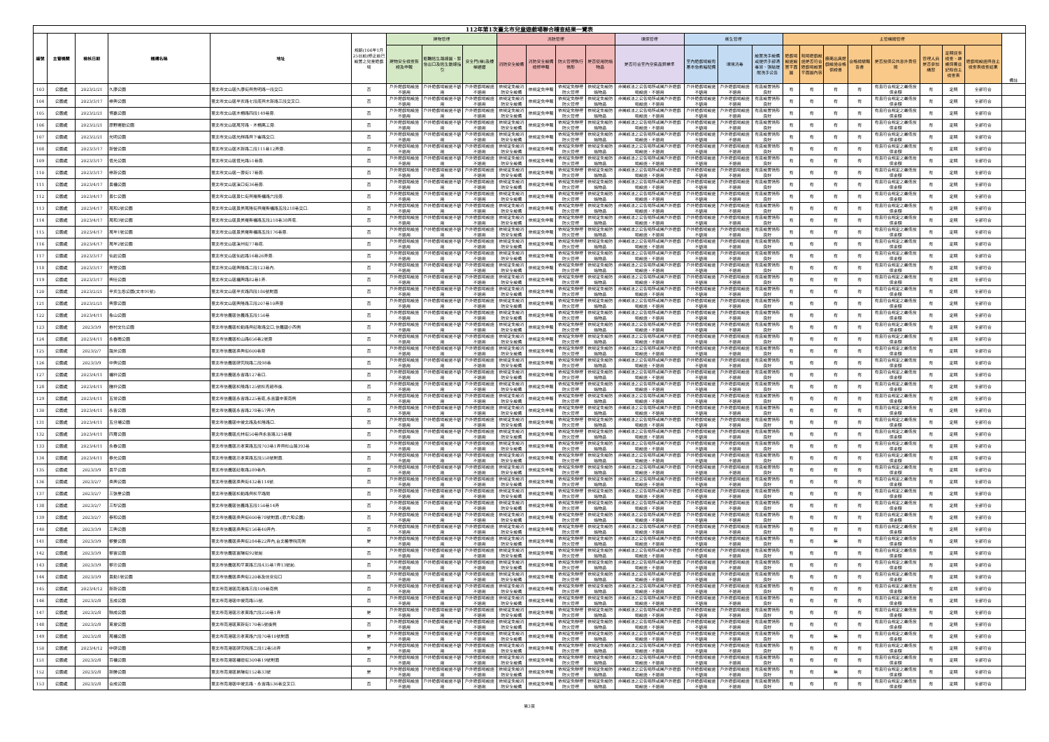| 112年第1次臺北市兒童遊戲場聯合稽查結果一覽表 | | | | | | | | | | | | | | | | | | | | | | | | | |
| --- | --- | --- | --- | --- | --- | --- | --- | --- | --- | --- | --- | --- | --- | --- | --- | --- | --- | --- | --- | --- | --- | --- | --- | --- | --- |
| 編號 | 主管機關 | 檢核日期 | 機構名稱 | 地址 | 規範(106年1月25日前)修正前已設置之兒童遊戲場 | 建物管理 | | | 消防管理 | | | | 環保管理 | 衛生管理 | | | 主管機關管理 | | | | | | | | 備註 |
| | | | | | | 建物安全檢查簽證及申報 | 避難逃生路線圖、緊急出口及逃生動線指引 | 安全門(梯)及樓梯通道 | 消防安全設備 | 消防安全設備檢修申報 | 防火管理執行情形 | 是否使用防焰物品 | 是否符合室內空氣品質標準 | 室內遊戲場設有基本急救箱配備 | 環境消毒 | 設置洗手設備或提供手部清毒液、張貼提醒洗手公告 | 遊戲場設施設置平面圖 | 現場遊戲設施是否符合遊戲場設置平面圖內容 | 廠商出具遊戲設施合格保證書 | 合格檢驗報告書 | 是否投保公共意外責任險 | 管理人員是否參加講習 | 定期從事檢查、維護保養並記錄自主檢查表 | 遊戲場設施與自主檢查表檢查結果 | |
| 103 | 公園處 | 2023/2/21 | 久康公園 | 臺北市文山區久康街與秀明路一段交口. | 否 | 戶外遊戲場設施不適用 | 戶外遊戲場設施不適用 | 戶外遊戲場設施不適用 | 依規定免設消防安全設備 | 依規定免申報 | 依規定免辦理防火管理 | 依規定免設防焰物品 | 非屬該法之公告場所或屬戶外遊戲場設施，不適用 | 戶外遊戲場設施不適用 | 戶外遊戲場設施不適用 | 有且設置情形良好 | 有 | 有 | 有 | 有 | 有且符合規定之最低投保金額 | 有 | 定期 | 全部符合 | |
| 104 | 公園處 | 2023/3/17 | 樟興公園 | 臺北市文山區辛亥路七段底與木新路三段交叉口. | 否 | 戶外遊戲場設施不適用 | 戶外遊戲場設施不適用 | 戶外遊戲場設施不適用 | 依規定免設消防安全設備 | 依規定免申報 | 依規定免辦理防火管理 | 依規定免設防焰物品 | 非屬該法之公告場所或屬戶外遊戲場設施，不適用 | 戶外遊戲場設施不適用 | 戶外遊戲場設施不適用 | 有且設置情形良好 | 有 | 有 | 有 | 有 | 有且符合規定之最低投保金額 | 有 | 定期 | 全部符合 | |
| 105 | 公園處 | 2023/2/21 | 博嘉公園 | 臺北市文山區木柵路四段149巷旁. | 否 | 戶外遊戲場設施不適用 | 戶外遊戲場設施不適用 | 戶外遊戲場設施不適用 | 依規定免設消防安全設備 | 依規定免申報 | 依規定免辦理防火管理 | 依規定免設防焰物品 | 非屬該法之公告場所或屬戶外遊戲場設施，不適用 | 戶外遊戲場設施不適用 | 戶外遊戲場設施不適用 | 有且設置情形良好 | 有 | 有 | 有 | 有 | 有且符合規定之最低投保金額 | 有 | 定期 | 全部符合 | |
| 106 | 公園處 | 2023/2/21 | 原野運動公園 | 臺北市文山區萬芳路、木柵高工旁. | 否 | 戶外遊戲場設施不適用 | 戶外遊戲場設施不適用 | 戶外遊戲場設施不適用 | 依規定免設消防安全設備 | 依規定免申報 | 依規定免辦理防火管理 | 依規定免設防焰物品 | 非屬該法之公告場所或屬戶外遊戲場設施，不適用 | 戶外遊戲場設施不適用 | 戶外遊戲場設施不適用 | 有且設置情形良好 | 有 | 有 | 有 | 有 | 有且符合規定之最低投保金額 | 有 | 定期 | 全部符合 | |
| 107 | 公園處 | 2023/2/21 | 光明公園 | 臺北市文山區光輝路與下崙路交口. | 否 | 戶外遊戲場設施不適用 | 戶外遊戲場設施不適用 | 戶外遊戲場設施不適用 | 依規定免設消防安全設備 | 依規定免申報 | 依規定免辦理防火管理 | 依規定免設防焰物品 | 非屬該法之公告場所或屬戶外遊戲場設施，不適用 | 戶外遊戲場設施不適用 | 戶外遊戲場設施不適用 | 有且設置情形良好 | 有 | 有 | 有 | 有 | 有且符合規定之最低投保金額 | 有 | 定期 | 全部符合 | |
| 108 | 公園處 | 2023/3/17 | 新營公園 | 臺北市文山區木新路二段111巷12弄旁. | 否 | 戶外遊戲場設施不適用 | 戶外遊戲場設施不適用 | 戶外遊戲場設施不適用 | 依規定免設消防安全設備 | 依規定免申報 | 依規定免辦理防火管理 | 依規定免設防焰物品 | 非屬該法之公告場所或屬戶外遊戲場設施，不適用 | 戶外遊戲場設施不適用 | 戶外遊戲場設施不適用 | 有且設置情形良好 | 有 | 有 | 有 | 有 | 有且符合規定之最低投保金額 | 有 | 定期 | 全部符合 | |
| 109 | 公園處 | 2023/3/17 | 恆光公園 | 臺北市文山區恆光路51巷旁. | 否 | 戶外遊戲場設施不適用 | 戶外遊戲場設施不適用 | 戶外遊戲場設施不適用 | 依規定免設消防安全設備 | 依規定免申報 | 依規定免辦理防火管理 | 依規定免設防焰物品 | 非屬該法之公告場所或屬戶外遊戲場設施，不適用 | 戶外遊戲場設施不適用 | 戶外遊戲場設施不適用 | 有且設置情形良好 | 有 | 有 | 有 | 有 | 有且符合規定之最低投保金額 | 有 | 定期 | 全部符合 | |
| 110 | 公園處 | 2023/3/17 | 樟新公園 | 臺北市文山區一壽街17巷旁. | 否 | 戶外遊戲場設施不適用 | 戶外遊戲場設施不適用 | 戶外遊戲場設施不適用 | 依規定免設消防安全設備 | 依規定免申報 | 依規定免辦理防火管理 | 依規定免設防焰物品 | 非屬該法之公告場所或屬戶外遊戲場設施，不適用 | 戶外遊戲場設施不適用 | 戶外遊戲場設施不適用 | 有且設置情形良好 | 有 | 有 | 有 | 有 | 有且符合規定之最低投保金額 | 有 | 定期 | 全部符合 | |
| 111 | 公園處 | 2023/4/17 | 景福公園 | 臺北市文山區溪口街36巷旁. | 否 | 戶外遊戲場設施不適用 | 戶外遊戲場設施不適用 | 戶外遊戲場設施不適用 | 依規定免設消防安全設備 | 依規定免申報 | 依規定免辦理防火管理 | 依規定免設防焰物品 | 非屬該法之公告場所或屬戶外遊戲場設施，不適用 | 戶外遊戲場設施不適用 | 戶外遊戲場設施不適用 | 有且設置情形良好 | 有 | 有 | 有 | 有 | 有且符合規定之最低投保金額 | 有 | 定期 | 全部符合 | |
| 112 | 公園處 | 2023/4/17 | 景仁公園 | 臺北市文山區景仁街與羅斯福路六段旁. | 否 | 戶外遊戲場設施不適用 | 戶外遊戲場設施不適用 | 戶外遊戲場設施不適用 | 依規定免設消防安全設備 | 依規定免申報 | 依規定免辦理防火管理 | 依規定免設防焰物品 | 非屬該法之公告場所或屬戶外遊戲場設施，不適用 | 戶外遊戲場設施不適用 | 戶外遊戲場設施不適用 | 有且設置情形良好 | 有 | 有 | 有 | 有 | 有且符合規定之最低投保金額 | 有 | 定期 | 全部符合 | |
| 113 | 公園處 | 2023/4/17 | 萬和2號公園 | 臺北市文山區景美萬隆街與羅斯福路五段218巷交口. | 否 | 戶外遊戲場設施不適用 | 戶外遊戲場設施不適用 | 戶外遊戲場設施不適用 | 依規定免設消防安全設備 | 依規定免申報 | 依規定免辦理防火管理 | 依規定免設防焰物品 | 非屬該法之公告場所或屬戶外遊戲場設施，不適用 | 戶外遊戲場設施不適用 | 戶外遊戲場設施不適用 | 有且設置情形良好 | 有 | 有 | 有 | 有 | 有且符合規定之最低投保金額 | 有 | 定期 | 全部符合 | |
| 114 | 公園處 | 2023/4/17 | 萬和3號公園 | 臺北市文山區景美羅斯福路五段218巷38弄底. | 否 | 戶外遊戲場設施不適用 | 戶外遊戲場設施不適用 | 戶外遊戲場設施不適用 | 依規定免設消防安全設備 | 依規定免申報 | 依規定免辦理防火管理 | 依規定免設防焰物品 | 非屬該法之公告場所或屬戶外遊戲場設施，不適用 | 戶外遊戲場設施不適用 | 戶外遊戲場設施不適用 | 有且設置情形良好 | 有 | 有 | 有 | 有 | 有且符合規定之最低投保金額 | 有 | 定期 | 全部符合 | |
| 115 | 公園處 | 2023/4/17 | 萬年1號公園 | 臺北市文山區景美羅斯福路五段176巷旁. | 否 | 戶外遊戲場設施不適用 | 戶外遊戲場設施不適用 | 戶外遊戲場設施不適用 | 依規定免設消防安全設備 | 依規定免申報 | 依規定免辦理防火管理 | 依規定免設防焰物品 | 非屬該法之公告場所或屬戶外遊戲場設施，不適用 | 戶外遊戲場設施不適用 | 戶外遊戲場設施不適用 | 有且設置情形良好 | 有 | 有 | 有 | 有 | 有且符合規定之最低投保金額 | 有 | 定期 | 全部符合 | |
| 116 | 公園處 | 2023/4/17 | 萬年2號公園 | 臺北市文山區溪州街77巷底. | 否 | 戶外遊戲場設施不適用 | 戶外遊戲場設施不適用 | 戶外遊戲場設施不適用 | 依規定免設消防安全設備 | 依規定免申報 | 依規定免辦理防火管理 | 依規定免設防焰物品 | 非屬該法之公告場所或屬戶外遊戲場設施，不適用 | 戶外遊戲場設施不適用 | 戶外遊戲場設施不適用 | 有且設置情形良好 | 有 | 有 | 有 | 有 | 有且符合規定之最低投保金額 | 有 | 定期 | 全部符合 | |
| 117 | 公園處 | 2023/3/17 | 仙岩公園 | 臺北市文山區仙岩路16巷26弄旁. | 否 | 戶外遊戲場設施不適用 | 戶外遊戲場設施不適用 | 戶外遊戲場設施不適用 | 依規定免設消防安全設備 | 依規定免申報 | 依規定免辦理防火管理 | 依規定免設防焰物品 | 非屬該法之公告場所或屬戶外遊戲場設施，不適用 | 戶外遊戲場設施不適用 | 戶外遊戲場設施不適用 | 有且設置情形良好 | 有 | 有 | 有 | 有 | 有且符合規定之最低投保金額 | 有 | 定期 | 全部符合 | |
| 118 | 公園處 | 2023/3/17 | 興豐公園 | 臺北市文山區興隆路二段123巷內. | 否 | 戶外遊戲場設施不適用 | 戶外遊戲場設施不適用 | 戶外遊戲場設施不適用 | 依規定免設消防安全設備 | 依規定免申報 | 依規定免辦理防火管理 | 依規定免設防焰物品 | 非屬該法之公告場所或屬戶外遊戲場設施，不適用 | 戶外遊戲場設施不適用 | 戶外遊戲場設施不適用 | 有且設置情形良好 | 有 | 有 | 有 | 有 | 有且符合規定之最低投保金額 | 有 | 定期 | 全部符合 | |
| 119 | 公園處 | 2023/3/17 | 興旺公園 | 臺北市文山區福興路82巷1弄. | 否 | 戶外遊戲場設施不適用 | 戶外遊戲場設施不適用 | 戶外遊戲場設施不適用 | 依規定免設消防安全設備 | 依規定免申報 | 依規定免辦理防火管理 | 依規定免設防焰物品 | 非屬該法之公告場所或屬戶外遊戲場設施，不適用 | 戶外遊戲場設施不適用 | 戶外遊戲場設施不適用 | 有且設置情形良好 | 有 | 有 | 有 | 有 | 有且符合規定之最低投保金額 | 有 | 定期 | 全部符合 | |
| 120 | 公園處 | 2023/2/21 | 辛亥生態公園(文本91號) | 臺北市文山區辛亥路四段180號對面 | 否 | 戶外遊戲場設施不適用 | 戶外遊戲場設施不適用 | 戶外遊戲場設施不適用 | 依規定免設消防安全設備 | 依規定免申報 | 依規定免辦理防火管理 | 依規定免設防焰物品 | 非屬該法之公告場所或屬戶外遊戲場設施，不適用 | 戶外遊戲場設施不適用 | 戶外遊戲場設施不適用 | 有且設置情形良好 | 有 | 有 | 有 | 有 | 有且符合規定之最低投保金額 | 有 | 定期 | 全部符合 | |
| 121 | 公園處 | 2023/2/21 | 興家公園 | 臺北市文山區興隆路三段207巷10弄旁 | 否 | 戶外遊戲場設施不適用 | 戶外遊戲場設施不適用 | 戶外遊戲場設施不適用 | 依規定免設消防安全設備 | 依規定免申報 | 依規定免辦理防火管理 | 依規定免設防焰物品 | 非屬該法之公告場所或屬戶外遊戲場設施，不適用 | 戶外遊戲場設施不適用 | 戶外遊戲場設施不適用 | 有且設置情形良好 | 有 | 有 | 有 | 有 | 有且符合規定之最低投保金額 | 有 | 定期 | 全部符合 | |
| 122 | 公園處 | 2023/4/11 | 象山公園 | 臺北市信義區信義路五段150巷 | 否 | 戶外遊戲場設施不適用 | 戶外遊戲場設施不適用 | 戶外遊戲場設施不適用 | 依規定免設消防安全設備 | 依規定免申報 | 依規定免辦理防火管理 | 依規定免設防焰物品 | 非屬該法之公告場所或屬戶外遊戲場設施，不適用 | 戶外遊戲場設施不適用 | 戶外遊戲場設施不適用 | 有且設置情形良好 | 有 | 有 | 有 | 有 | 有且符合規定之最低投保金額 | 有 | 定期 | 全部符合 | |
| 123 | 公園處 | 2023/3/9 | 眷村文化公園 | 臺北市信義區松勤路與莊敬路交口,信義國小西側 | 否 | 戶外遊戲場設施不適用 | 戶外遊戲場設施不適用 | 戶外遊戲場設施不適用 | 依規定免設消防安全設備 | 依規定免申報 | 依規定免辦理防火管理 | 依規定免設防焰物品 | 非屬該法之公告場所或屬戶外遊戲場設施，不適用 | 戶外遊戲場設施不適用 | 戶外遊戲場設施不適用 | 有且設置情形良好 | 有 | 有 | 有 | 有 | 有且符合規定之最低投保金額 | 有 | 定期 | 全部符合 | |
| 124 | 公園處 | 2023/4/11 | 永春崗公園 | 臺北市信義區松山路656巷2號旁 | 否 | 戶外遊戲場設施不適用 | 戶外遊戲場設施不適用 | 戶外遊戲場設施不適用 | 依規定免設消防安全設備 | 依規定免申報 | 依規定免辦理防火管理 | 依規定免設防焰物品 | 非屬該法之公告場所或屬戶外遊戲場設施，不適用 | 戶外遊戲場設施不適用 | 戶外遊戲場設施不適用 | 有且設置情形良好 | 有 | 有 | 有 | 有 | 有且符合規定之最低投保金額 | 有 | 定期 | 全部符合 | |
| 125 | 公園處 | 2023/2/7 | 龍米公園 | 臺北市信義區吳興街600巷旁 | 否 | 戶外遊戲場設施不適用 | 戶外遊戲場設施不適用 | 戶外遊戲場設施不適用 | 依規定免設消防安全設備 | 依規定免申報 | 依規定免辦理防火管理 | 依規定免設防焰物品 | 非屬該法之公告場所或屬戶外遊戲場設施，不適用 | 戶外遊戲場設施不適用 | 戶外遊戲場設施不適用 | 有且設置情形良好 | 有 | 有 | 有 | 有 | 有且符合規定之最低投保金額 | 有 | 定期 | 全部符合 | |
| 126 | 公園處 | 2023/3/9 | 中興公園 | 臺北市信義區研究院路二段98巷 | 否 | 戶外遊戲場設施不適用 | 戶外遊戲場設施不適用 | 戶外遊戲場設施不適用 | 依規定免設消防安全設備 | 依規定免申報 | 依規定免辦理防火管理 | 依規定免設防焰物品 | 非屬該法之公告場所或屬戶外遊戲場設施，不適用 | 戶外遊戲場設施不適用 | 戶外遊戲場設施不適用 | 有且設置情形良好 | 有 | 有 | 有 | 有 | 有且符合規定之最低投保金額 | 有 | 定期 | 全部符合 | |
| 127 | 公園處 | 2023/4/11 | 福祥公園 | 臺北市信義區永吉路127巷口. | 否 | 戶外遊戲場設施不適用 | 戶外遊戲場設施不適用 | 戶外遊戲場設施不適用 | 依規定免設消防安全設備 | 依規定免申報 | 依規定免辦理防火管理 | 依規定免設防焰物品 | 非屬該法之公告場所或屬戶外遊戲場設施，不適用 | 戶外遊戲場設施不適用 | 戶外遊戲場設施不適用 | 有且設置情形良好 | 有 | 有 | 有 | 有 | 有且符合規定之最低投保金額 | 有 | 定期 | 全部符合 | |
| 128 | 公園處 | 2023/4/11 | 雅祥公園 | 臺北市信義區松隆路125號松青超市後. | 否 | 戶外遊戲場設施不適用 | 戶外遊戲場設施不適用 | 戶外遊戲場設施不適用 | 依規定免設消防安全設備 | 依規定免申報 | 依規定免辦理防火管理 | 依規定免設防焰物品 | 非屬該法之公告場所或屬戶外遊戲場設施，不適用 | 戶外遊戲場設施不適用 | 戶外遊戲場設施不適用 | 有且設置情形良好 | 有 | 有 | 有 | 有 | 有且符合規定之最低投保金額 | 有 | 定期 | 全部符合 | |
| 129 | 公園處 | 2023/4/11 | 五常公園 | 臺北市信義區永吉路225巷底,永吉國中東南側 | 否 | 戶外遊戲場設施不適用 | 戶外遊戲場設施不適用 | 戶外遊戲場設施不適用 | 依規定免設消防安全設備 | 依規定免申報 | 依規定免辦理防火管理 | 依規定免設防焰物品 | 非屬該法之公告場所或屬戶外遊戲場設施，不適用 | 戶外遊戲場設施不適用 | 戶外遊戲場設施不適用 | 有且設置情形良好 | 有 | 有 | 有 | 有 | 有且符合規定之最低投保金額 | 有 | 定期 | 全部符合 | |
| 130 | 公園處 | 2023/4/11 | 永吉公園 | 臺北市信義區永吉路278巷57弄內 | 否 | 戶外遊戲場設施不適用 | 戶外遊戲場設施不適用 | 戶外遊戲場設施不適用 | 依規定免設消防安全設備 | 依規定免申報 | 依規定免辦理防火管理 | 依規定免設防焰物品 | 非屬該法之公告場所或屬戶外遊戲場設施，不適用 | 戶外遊戲場設施不適用 | 戶外遊戲場設施不適用 | 有且設置情形良好 | 有 | 有 | 有 | 有 | 有且符合規定之最低投保金額 | 有 | 定期 | 全部符合 | |
| 131 | 公園處 | 2023/4/11 | 五分埔公園 | 臺北市信義區中坡北路及松隆路口. | 否 | 戶外遊戲場設施不適用 | 戶外遊戲場設施不適用 | 戶外遊戲場設施不適用 | 依規定免設消防安全設備 | 依規定免申報 | 依規定免辦理防火管理 | 依規定免設防焰物品 | 非屬該法之公告場所或屬戶外遊戲場設施，不適用 | 戶外遊戲場設施不適用 | 戶外遊戲場設施不適用 | 有且設置情形良好 | 有 | 有 | 有 | 有 | 有且符合規定之最低投保金額 | 有 | 定期 | 全部符合 | |
| 132 | 公園處 | 2023/4/11 | 四育公園 | 臺北市信義區虎林街50巷與永吉路321巷邊 | 否 | 戶外遊戲場設施不適用 | 戶外遊戲場設施不適用 | 戶外遊戲場設施不適用 | 依規定免設消防安全設備 | 依規定免申報 | 依規定免辦理防火管理 | 依規定免設防焰物品 | 非屬該法之公告場所或屬戶外遊戲場設施，不適用 | 戶外遊戲場設施不適用 | 戶外遊戲場設施不適用 | 有且設置情形良好 | 有 | 有 | 有 | 有 | 有且符合規定之最低投保金額 | 有 | 定期 | 全部符合 | |
| 133 | 公園處 | 2023/4/11 | 永春公園 | 臺北市信義區忠孝東路五段703巷1弄與松山路393巷 | 否 | 戶外遊戲場設施不適用 | 戶外遊戲場設施不適用 | 戶外遊戲場設施不適用 | 依規定免設消防安全設備 | 依規定免申報 | 依規定免辦理防火管理 | 依規定免設防焰物品 | 非屬該法之公告場所或屬戶外遊戲場設施，不適用 | 戶外遊戲場設施不適用 | 戶外遊戲場設施不適用 | 有且設置情形良好 | 有 | 有 | 有 | 有 | 有且符合規定之最低投保金額 | 有 | 定期 | 全部符合 | |
| 134 | 公園處 | 2023/4/11 | 泰光公園 | 臺北市信義區忠孝東路五段558號對面. | 否 | 戶外遊戲場設施不適用 | 戶外遊戲場設施不適用 | 戶外遊戲場設施不適用 | 依規定免設消防安全設備 | 依規定免申報 | 依規定免辦理防火管理 | 依規定免設防焰物品 | 非屬該法之公告場所或屬戶外遊戲場設施，不適用 | 戶外遊戲場設施不適用 | 戶外遊戲場設施不適用 | 有且設置情形良好 | 有 | 有 | 有 | 有 | 有且符合規定之最低投保金額 | 有 | 定期 | 全部符合 | |
| 135 | 公園處 | 2023/3/9 | 景平公園 | 臺北市信義區莊敬路289巷內. | 否 | 戶外遊戲場設施不適用 | 戶外遊戲場設施不適用 | 戶外遊戲場設施不適用 | 依規定免設消防安全設備 | 依規定免申報 | 依規定免辦理防火管理 | 依規定免設防焰物品 | 非屬該法之公告場所或屬戶外遊戲場設施，不適用 | 戶外遊戲場設施不適用 | 戶外遊戲場設施不適用 | 有且設置情形良好 | 有 | 有 | 有 | 有 | 有且符合規定之最低投保金額 | 有 | 定期 | 全部符合 | |
| 136 | 公園處 | 2023/2/7 | 吳興公園 | 臺北市信義區吳興街432巷114號. | 否 | 戶外遊戲場設施不適用 | 戶外遊戲場設施不適用 | 戶外遊戲場設施不適用 | 依規定免設消防安全設備 | 依規定免申報 | 依規定免辦理防火管理 | 依規定免設防焰物品 | 非屬該法之公告場所或屬戶外遊戲場設施，不適用 | 戶外遊戲場設施不適用 | 戶外遊戲場設施不適用 | 有且設置情形良好 | 有 | 有 | 有 | 有 | 有且符合規定之最低投保金額 | 有 | 定期 | 全部符合 | |
| 137 | 公園處 | 2023/2/7 | 三張里公園 | 臺北市信義區松勤路與松平路間 | 否 | 戶外遊戲場設施不適用 | 戶外遊戲場設施不適用 | 戶外遊戲場設施不適用 | 依規定免設消防安全設備 | 依規定免申報 | 依規定免辦理防火管理 | 依規定免設防焰物品 | 非屬該法之公告場所或屬戶外遊戲場設施，不適用 | 戶外遊戲場設施不適用 | 戶外遊戲場設施不適用 | 有且設置情形良好 | 有 | 有 | 有 | 有 | 有且符合規定之最低投保金額 | 有 | 定期 | 全部符合 | |
| 138 | 公園處 | 2023/2/7 | 三犁公園 | 臺北市信義區信義路五段150巷14弄 | 否 | 戶外遊戲場設施不適用 | 戶外遊戲場設施不適用 | 戶外遊戲場設施不適用 | 依規定免設消防安全設備 | 依規定免申報 | 依規定免辦理防火管理 | 依規定免設防焰物品 | 非屬該法之公告場所或屬戶外遊戲場設施，不適用 | 戶外遊戲場設施不適用 | 戶外遊戲場設施不適用 | 有且設置情形良好 | 有 | 有 | 有 | 有 | 有且符合規定之最低投保金額 | 有 | 定期 | 全部符合 | |
| 139 | 公園處 | 2023/2/7 | 泰和公園 | 臺北市信義區吳興街600巷78號對面.(原六和公園) | 否 | 戶外遊戲場設施不適用 | 戶外遊戲場設施不適用 | 戶外遊戲場設施不適用 | 依規定免設消防安全設備 | 依規定免申報 | 依規定免辦理防火管理 | 依規定免設防焰物品 | 非屬該法之公告場所或屬戶外遊戲場設施，不適用 | 戶外遊戲場設施不適用 | 戶外遊戲場設施不適用 | 有且設置情形良好 | 有 | 有 | 有 | 有 | 有且符合規定之最低投保金額 | 有 | 定期 | 全部符合 | |
| 140 | 公園處 | 2023/3/9 | 三興公園 | 臺北市信義區吳興街156巷40弄內. | 否 | 戶外遊戲場設施不適用 | 戶外遊戲場設施不適用 | 戶外遊戲場設施不適用 | 依規定免設消防安全設備 | 依規定免申報 | 依規定免辦理防火管理 | 依規定免設防焰物品 | 非屬該法之公告場所或屬戶外遊戲場設施，不適用 | 戶外遊戲場設施不適用 | 戶外遊戲場設施不適用 | 有且設置情形良好 | 有 | 有 | 有 | 有 | 有且符合規定之最低投保金額 | 有 | 定期 | 全部符合 | |
| 141 | 公園處 | 2023/3/9 | 黎雙公園 | 臺北市信義區吳興街284巷22弄內,台北醫學院南側 | 是 | 戶外遊戲場設施不適用 | 戶外遊戲場設施不適用 | 戶外遊戲場設施不適用 | 依規定免設消防安全設備 | 依規定免申報 | 依規定免辦理防火管理 | 依規定免設防焰物品 | 非屬該法之公告場所或屬戶外遊戲場設施，不適用 | 戶外遊戲場設施不適用 | 戶外遊戲場設施不適用 | 有且設置情形良好 | 有 | 有 | 無 | 有 | 有且符合規定之最低投保金額 | 有 | 定期 | 全部符合 | |
| 142 | 公園處 | 2023/3/9 | 黎富公園 | 臺北市信義區富陽街92號前 | 否 | 戶外遊戲場設施不適用 | 戶外遊戲場設施不適用 | 戶外遊戲場設施不適用 | 依規定免設消防安全設備 | 依規定免申報 | 依規定免辦理防火管理 | 依規定免設防焰物品 | 非屬該法之公告場所或屬戶外遊戲場設施，不適用 | 戶外遊戲場設施不適用 | 戶外遊戲場設施不適用 | 有且設置情形良好 | 有 | 有 | 有 | 有 | 有且符合規定之最低投保金額 | 有 | 定期 | 全部符合 | |
| 143 | 公園處 | 2023/3/9 | 黎忠公園 | 臺北市信義區和平東路三段435巷7弄13號前. | 否 | 戶外遊戲場設施不適用 | 戶外遊戲場設施不適用 | 戶外遊戲場設施不適用 | 依規定免設消防安全設備 | 依規定免申報 | 依規定免辦理防火管理 | 依規定免設防焰物品 | 非屬該法之公告場所或屬戶外遊戲場設施，不適用 | 戶外遊戲場設施不適用 | 戶外遊戲場設施不適用 | 有且設置情形良好 | 有 | 有 | 有 | 有 | 有且符合規定之最低投保金額 | 有 | 定期 | 全部符合 | |
| 144 | 公園處 | 2023/3/9 | 景勤1號公園 | 臺北市信義區吳興街220巷及信安街口 | 否 | 戶外遊戲場設施不適用 | 戶外遊戲場設施不適用 | 戶外遊戲場設施不適用 | 依規定免設消防安全設備 | 依規定免申報 | 依規定免辦理防火管理 | 依規定免設防焰物品 | 非屬該法之公告場所或屬戶外遊戲場設施，不適用 | 戶外遊戲場設施不適用 | 戶外遊戲場設施不適用 | 有且設置情形良好 | 有 | 有 | 有 | 有 | 有且符合規定之最低投保金額 | 有 | 定期 | 全部符合 | |
| 145 | 公園處 | 2023/4/12 | 新新公園 | 臺北市南港區南港路三段109巷南側 | 否 | 戶外遊戲場設施不適用 | 戶外遊戲場設施不適用 | 戶外遊戲場設施不適用 | 依規定免設消防安全設備 | 依規定免申報 | 依規定免辦理防火管理 | 依規定免設防焰物品 | 非屬該法之公告場所或屬戶外遊戲場設施，不適用 | 戶外遊戲場設施不適用 | 戶外遊戲場設施不適用 | 有且設置情形良好 | 有 | 有 | 有 | 有 | 有且符合規定之最低投保金額 | 有 | 定期 | 全部符合 | |
| 146 | 公園處 | 2023/2/8 | 玉成公園 | 臺北市南港區中坡南路55號. | 否 | 戶外遊戲場設施不適用 | 戶外遊戲場設施不適用 | 戶外遊戲場設施不適用 | 依規定免設消防安全設備 | 依規定免申報 | 依規定免辦理防火管理 | 依規定免設防焰物品 | 非屬該法之公告場所或屬戶外遊戲場設施，不適用 | 戶外遊戲場設施不適用 | 戶外遊戲場設施不適用 | 有且設置情形良好 | 有 | 有 | 有 | 有 | 有且符合規定之最低投保金額 | 有 | 定期 | 全部符合 | |
| 147 | 公園處 | 2023/2/8 | 聯成公園 | 臺北市南港區忠孝東路六段250巷1弄 | 是 | 戶外遊戲場設施不適用 | 戶外遊戲場設施不適用 | 戶外遊戲場設施不適用 | 依規定免設消防安全設備 | 依規定免申報 | 依規定免辦理防火管理 | 依規定免設防焰物品 | 非屬該法之公告場所或屬戶外遊戲場設施，不適用 | 戶外遊戲場設施不適用 | 戶外遊戲場設施不適用 | 有且設置情形良好 | 有 | 有 | 有 | 有 | 有且符合規定之最低投保金額 | 有 | 定期 | 全部符合 | |
| 148 | 公園處 | 2023/2/8 | 東坡公園 | 臺北市南港區東新街170巷5號後側 | 否 | 戶外遊戲場設施不適用 | 戶外遊戲場設施不適用 | 戶外遊戲場設施不適用 | 依規定免設消防安全設備 | 依規定免申報 | 依規定免辦理防火管理 | 依規定免設防焰物品 | 非屬該法之公告場所或屬戶外遊戲場設施，不適用 | 戶外遊戲場設施不適用 | 戶外遊戲場設施不適用 | 有且設置情形良好 | 有 | 有 | 有 | 有 | 有且符合規定之最低投保金額 | 有 | 定期 | 全部符合 | |
| 149 | 公園處 | 2023/2/8 | 萬福公園 | 臺北市南港區忠孝東路六段70巷10號對面 | 是 | 戶外遊戲場設施不適用 | 戶外遊戲場設施不適用 | 戶外遊戲場設施不適用 | 依規定免設消防安全設備 | 依規定免申報 | 依規定免辦理防火管理 | 依規定免設防焰物品 | 非屬該法之公告場所或屬戶外遊戲場設施，不適用 | 戶外遊戲場設施不適用 | 戶外遊戲場設施不適用 | 有且設置情形良好 | 有 | 有 | 無 | 有 | 有且符合規定之最低投保金額 | 有 | 定期 | 全部符合 | |
| 150 | 公園處 | 2023/4/12 | 中研公園 | 臺北市南港區研究院路二段12巷58弄 | 是 | 戶外遊戲場設施不適用 | 戶外遊戲場設施不適用 | 戶外遊戲場設施不適用 | 依規定免設消防安全設備 | 依規定免申報 | 依規定免辦理防火管理 | 依規定免設防焰物品 | 非屬該法之公告場所或屬戶外遊戲場設施，不適用 | 戶外遊戲場設施不適用 | 戶外遊戲場設施不適用 | 有且設置情形良好 | 有 | 有 | 有 | 有 | 有且符合規定之最低投保金額 | 有 | 定期 | 全部符合 | |
| 151 | 公園處 | 2023/2/8 | 百福公園 | 臺北市南港區福德街309巷19號對面 | 否 | 戶外遊戲場設施不適用 | 戶外遊戲場設施不適用 | 戶外遊戲場設施不適用 | 依規定免設消防安全設備 | 依規定免申報 | 依規定免辦理防火管理 | 依規定免設防焰物品 | 非屬該法之公告場所或屬戶外遊戲場設施，不適用 | 戶外遊戲場設施不適用 | 戶外遊戲場設施不適用 | 有且設置情形良好 | 有 | 有 | 有 | 有 | 有且符合規定之最低投保金額 | 有 | 定期 | 全部符合 | |
| 152 | 公園處 | 2023/2/8 | 新勝公園 | 臺北市南港區昆陽街152巷33號 | 是 | 戶外遊戲場設施不適用 | 戶外遊戲場設施不適用 | 戶外遊戲場設施不適用 | 依規定免設消防安全設備 | 依規定免申報 | 依規定免辦理防火管理 | 依規定免設防焰物品 | 非屬該法之公告場所或屬戶外遊戲場設施，不適用 | 戶外遊戲場設施不適用 | 戶外遊戲場設施不適用 | 有且設置情形良好 | 有 | 有 | 無 | 有 | 有且符合規定之最低投保金額 | 有 | 定期 | 全部符合 | |
| 153 | 公園處 | 2023/2/8 | 合成公園 | 臺北市南港區中坡北路、永吉路536巷交叉口. | 否 | 戶外遊戲場設施不適用 | 戶外遊戲場設施不適用 | 戶外遊戲場設施不適用 | 依規定免設消防安全設備 | 依規定免申報 | 依規定免辦理防火管理 | 依規定免設防焰物品 | 非屬該法之公告場所或屬戶外遊戲場設施，不適用 | 戶外遊戲場設施不適用 | 戶外遊戲場設施不適用 | 有且設置情形良好 | 有 | 有 | 有 | 有 | 有且符合規定之最低投保金額 | 有 | 定期 | 全部符合 | |
第3頁